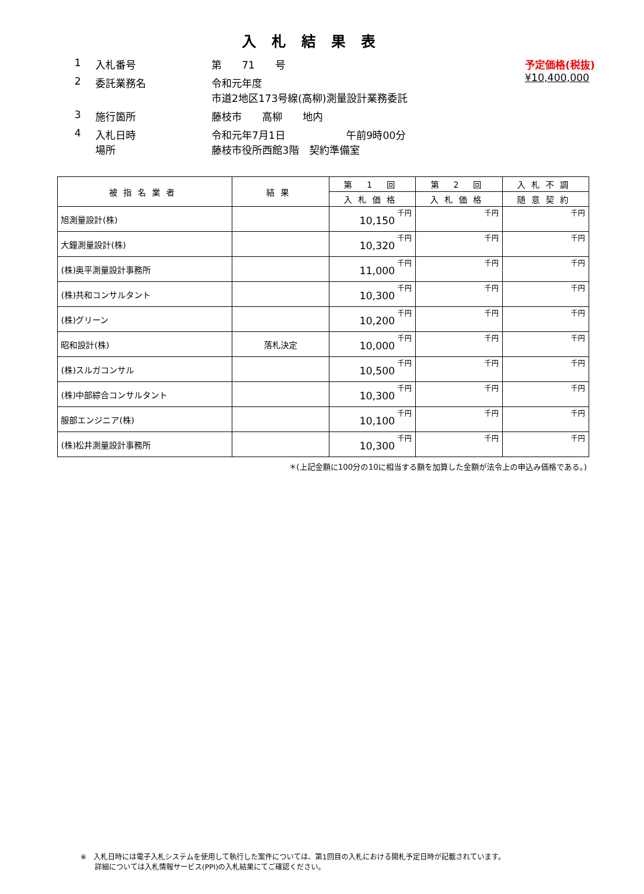入札結果表
予定価格(税抜)
¥10,400,000
1 入札番号 第　　71　　号
2 委託業務名 令和元年度
市道2地区173号線(高柳)測量設計業務委託
3 施行箇所 藤枝市　　高柳　　地内
4 入札日時
場所 令和元年7月1日　　　　　　午前9時00分
藤枝市役所西館3階　契約準備室
| 被指名業者 | 結果 | 第 1 回 | 第 2 回 | 入札不調 |
| --- | --- | --- | --- | --- |
| | | 入札価格 | 入札価格 | 随意契約 |
| 旭測量設計(株) | | 10,150 千円 | 千円 | 千円 |
| 大鐘測量設計(株) | | 10,320 千円 | 千円 | 千円 |
| (株)奥平測量設計事務所 | | 11,000 千円 | 千円 | 千円 |
| (株)共和コンサルタント | | 10,300 千円 | 千円 | 千円 |
| (株)グリーン | | 10,200 千円 | 千円 | 千円 |
| 昭和設計(株) | 落札決定 | 10,000 千円 | 千円 | 千円 |
| (株)スルガコンサル | | 10,500 千円 | 千円 | 千円 |
| (株)中部綜合コンサルタント | | 10,300 千円 | 千円 | 千円 |
| 服部エンジニア(株) | | 10,100 千円 | 千円 | 千円 |
| (株)松井測量設計事務所 | | 10,300 千円 | 千円 | 千円 |
＊(上記金額に100分の10に相当する額を加算した金額が法令上の申込み価格である。)
※　入札日時には電子入札システムを使用して執行した案件については、第1回目の入札における開札予定日時が記載されています。
　　詳細については入札情報サービス(PPI)の入札結果にてご確認ください。